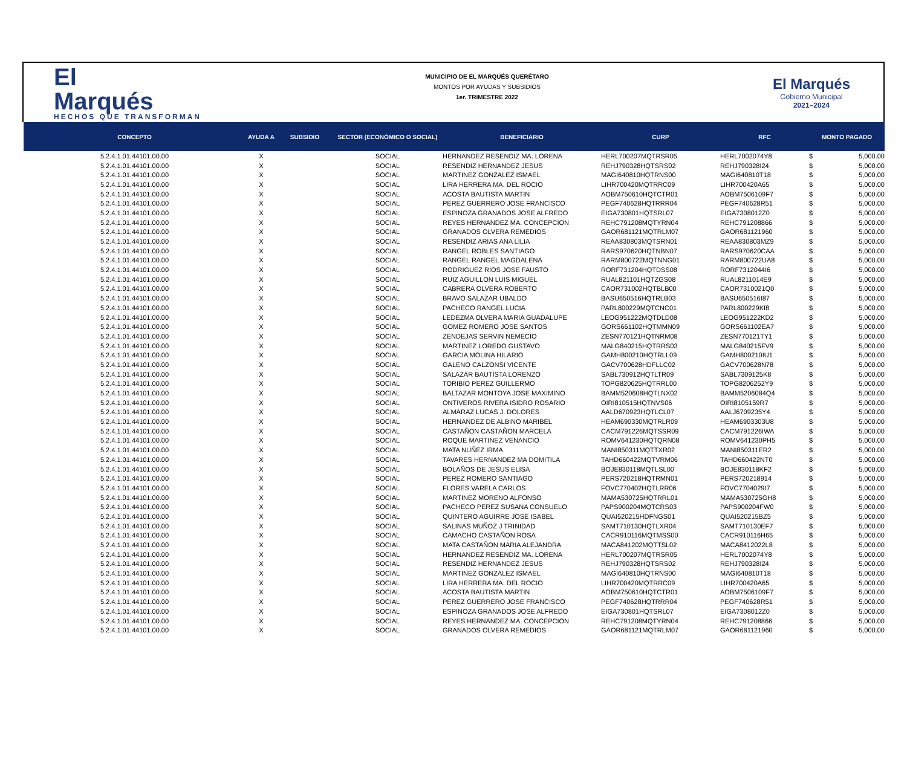El
Marqués
HECHOS QUE TRANSFORMAN
MUNICIPIO DE EL MARQUÉS QUERÉTARO
MONTOS POR AYUDAS Y SUBSIDIOS
1er. TRIMESTRE 2022
El Marqués
Gobierno Municipal
2021–2024
| CONCEPTO | AYUDA A | SUBSIDIO | SECTOR (ECONÓMICO O SOCIAL) | BENEFICIARIO | CURP | RFC | MONTO PAGADO | |
| --- | --- | --- | --- | --- | --- | --- | --- | --- |
| 5.2.4.1.01.44101.00.00 | X | | SOCIAL | HERNANDEZ RESENDIZ MA. LORENA | HERL700207MQTRSR05 | HERL7002074Y8 | $ | 5,000.00 |
| 5.2.4.1.01.44101.00.00 | X | | SOCIAL | RESENDIZ HERNANDEZ JESUS | REHJ790328HQTSRS02 | REHJ790328I24 | $ | 5,000.00 |
| 5.2.4.1.01.44101.00.00 | X | | SOCIAL | MARTINEZ GONZALEZ ISMAEL | MAGI640810HQTRNS00 | MAGI640810T18 | $ | 5,000.00 |
| 5.2.4.1.01.44101.00.00 | X | | SOCIAL | LIRA HERRERA MA. DEL ROCIO | LIHR700420MQTRRC09 | LIHR700420A65 | $ | 5,000.00 |
| 5.2.4.1.01.44101.00.00 | X | | SOCIAL | ACOSTA BAUTISTA MARTIN | AOBM750610HQTCTR01 | AOBM7506109F7 | $ | 5,000.00 |
| 5.2.4.1.01.44101.00.00 | X | | SOCIAL | PEREZ GUERRERO JOSE FRANCISCO | PEGF740628HQTRRR04 | PEGF740628R51 | $ | 5,000.00 |
| 5.2.4.1.01.44101.00.00 | X | | SOCIAL | ESPINOZA GRANADOS JOSE ALFREDO | EIGA730801HQTSRL07 | EIGA7308012Z0 | $ | 5,000.00 |
| 5.2.4.1.01.44101.00.00 | X | | SOCIAL | REYES HERNANDEZ MA. CONCEPCION | REHC791208MQTYRN04 | REHC791208866 | $ | 5,000.00 |
| 5.2.4.1.01.44101.00.00 | X | | SOCIAL | GRANADOS OLVERA REMEDIOS | GAOR681121MQTRLM07 | GAOR681121960 | $ | 5,000.00 |
| 5.2.4.1.01.44101.00.00 | X | | SOCIAL | RESENDIZ ARIAS ANA LILIA | REAA830803MQTSRN01 | REAA830803MZ9 | $ | 5,000.00 |
| 5.2.4.1.01.44101.00.00 | X | | SOCIAL | RANGEL ROBLES SANTIAGO | RARS970620HQTNBN07 | RARS970620CAA | $ | 5,000.00 |
| 5.2.4.1.01.44101.00.00 | X | | SOCIAL | RANGEL RANGEL MAGDALENA | RARM800722MQTNNG01 | RARM800722UA8 | $ | 5,000.00 |
| 5.2.4.1.01.44101.00.00 | X | | SOCIAL | RODRIGUEZ RIOS JOSE FAUSTO | RORF731204HQTDSS08 | RORF7312044I6 | $ | 5,000.00 |
| 5.2.4.1.01.44101.00.00 | X | | SOCIAL | RUIZ AGUILLON LUIS MIGUEL | RUAL821101HQTZGS08 | RUAL8211014E9 | $ | 5,000.00 |
| 5.2.4.1.01.44101.00.00 | X | | SOCIAL | CABRERA OLVERA ROBERTO | CAOR731002HQTBLB00 | CAOR7310021Q0 | $ | 5,000.00 |
| 5.2.4.1.01.44101.00.00 | X | | SOCIAL | BRAVO SALAZAR UBALDO | BASU650516HQTRLB03 | BASU650516I87 | $ | 5,000.00 |
| 5.2.4.1.01.44101.00.00 | X | | SOCIAL | PACHECO RANGEL LUCIA | PARL800229MQTCNC01 | PARL800229KI8 | $ | 5,000.00 |
| 5.2.4.1.01.44101.00.00 | X | | SOCIAL | LEDEZMA OLVERA MARIA GUADALUPE | LEOG951222MQTDLD08 | LEOG951222KD2 | $ | 5,000.00 |
| 5.2.4.1.01.44101.00.00 | X | | SOCIAL | GOMEZ ROMERO JOSE SANTOS | GORS661102HQTMMN09 | GORS661102EA7 | $ | 5,000.00 |
| 5.2.4.1.01.44101.00.00 | X | | SOCIAL | ZENDEJAS SERVIN NEMECIO | ZESN770121HQTNRM08 | ZESN770121TY1 | $ | 5,000.00 |
| 5.2.4.1.01.44101.00.00 | X | | SOCIAL | MARTINEZ LOREDO GUSTAVO | MALG840215HQTRRS03 | MALG840215FV9 | $ | 5,000.00 |
| 5.2.4.1.01.44101.00.00 | X | | SOCIAL | GARCIA MOLINA HILARIO | GAMH800210HQTRLL09 | GAMH800210IU1 | $ | 5,000.00 |
| 5.2.4.1.01.44101.00.00 | X | | SOCIAL | GALENO CALZONSI VICENTE | GACV700628HDFLLC02 | GACV700628N78 | $ | 5,000.00 |
| 5.2.4.1.01.44101.00.00 | X | | SOCIAL | SALAZAR BAUTISTA LORENZO | SABL730912HQTLTR09 | SABL7309125K8 | $ | 5,000.00 |
| 5.2.4.1.01.44101.00.00 | X | | SOCIAL | TORIBIO PEREZ GUILLERMO | TOPG820625HQTRRL00 | TOPG8206252Y9 | $ | 5,000.00 |
| 5.2.4.1.01.44101.00.00 | X | | SOCIAL | BALTAZAR MONTOYA JOSE MAXIMINO | BAMM520608HQTLNX02 | BAMM5206084Q4 | $ | 5,000.00 |
| 5.2.4.1.01.44101.00.00 | X | | SOCIAL | ONTIVEROS RIVERA ISIDRO ROSARIO | OIRI810515HQTNVS06 | OIRI8105159R7 | $ | 5,000.00 |
| 5.2.4.1.01.44101.00.00 | X | | SOCIAL | ALMARAZ LUCAS J. DOLORES | AALD670923HQTLCL07 | AALJ6709235Y4 | $ | 5,000.00 |
| 5.2.4.1.01.44101.00.00 | X | | SOCIAL | HERNANDEZ DE ALBINO MARIBEL | HEAM690330MQTRLR09 | HEAM6903303U8 | $ | 5,000.00 |
| 5.2.4.1.01.44101.00.00 | X | | SOCIAL | CASTAÑON CASTAÑON MARCELA | CACM791226MQTSSR09 | CACM791226IWA | $ | 5,000.00 |
| 5.2.4.1.01.44101.00.00 | X | | SOCIAL | ROQUE MARTINEZ VENANCIO | ROMV641230HQTQRN08 | ROMV641230PH5 | $ | 5,000.00 |
| 5.2.4.1.01.44101.00.00 | X | | SOCIAL | MATA NUÑEZ IRMA | MANI850311MQTTXR02 | MANI850311ER2 | $ | 5,000.00 |
| 5.2.4.1.01.44101.00.00 | X | | SOCIAL | TAVARES HERNANDEZ MA DOMITILA | TAHD660422MQTVRM06 | TAHD660422NT0 | $ | 5,000.00 |
| 5.2.4.1.01.44101.00.00 | X | | SOCIAL | BOLAÑOS DE JESUS ELISA | BOJE830118MQTLSL00 | BOJE830118KF2 | $ | 5,000.00 |
| 5.2.4.1.01.44101.00.00 | X | | SOCIAL | PEREZ ROMERO SANTIAGO | PERS720218HQTRMN01 | PERS720218914 | $ | 5,000.00 |
| 5.2.4.1.01.44101.00.00 | X | | SOCIAL | FLORES VARELA CARLOS | FOVC770402HQTLRR06 | FOVC7704029I7 | $ | 5,000.00 |
| 5.2.4.1.01.44101.00.00 | X | | SOCIAL | MARTINEZ MORENO ALFONSO | MAMA530725HQTRRL01 | MAMA530725GH8 | $ | 5,000.00 |
| 5.2.4.1.01.44101.00.00 | X | | SOCIAL | PACHECO PEREZ SUSANA CONSUELO | PAPS900204MQTCRS03 | PAPS900204FW0 | $ | 5,000.00 |
| 5.2.4.1.01.44101.00.00 | X | | SOCIAL | QUINTERO AGUIRRE JOSE ISABEL | QUAI520215HDFNGS01 | QUAI520215BZ5 | $ | 5,000.00 |
| 5.2.4.1.01.44101.00.00 | X | | SOCIAL | SALINAS MUÑOZ J TRINIDAD | SAMT710130HQTLXR04 | SAMT710130EF7 | $ | 5,000.00 |
| 5.2.4.1.01.44101.00.00 | X | | SOCIAL | CAMACHO CASTAÑON ROSA | CACR910116MQTMSS00 | CACR910116H65 | $ | 5,000.00 |
| 5.2.4.1.01.44101.00.00 | X | | SOCIAL | MATA CASTAÑON MARIA ALEJANDRA | MACA841202MQTTSL02 | MACA8412022L8 | $ | 5,000.00 |
| 5.2.4.1.01.44101.00.00 | X | | SOCIAL | HERNANDEZ RESENDIZ MA. LORENA | HERL700207MQTRSR05 | HERL7002074Y8 | $ | 5,000.00 |
| 5.2.4.1.01.44101.00.00 | X | | SOCIAL | RESENDIZ HERNANDEZ JESUS | REHJ790328HQTSRS02 | REHJ790328I24 | $ | 5,000.00 |
| 5.2.4.1.01.44101.00.00 | X | | SOCIAL | MARTINEZ GONZALEZ ISMAEL | MAGI640810HQTRNS00 | MAGI640810T18 | $ | 5,000.00 |
| 5.2.4.1.01.44101.00.00 | X | | SOCIAL | LIRA HERRERA MA. DEL ROCIO | LIHR700420MQTRRC09 | LIHR700420A65 | $ | 5,000.00 |
| 5.2.4.1.01.44101.00.00 | X | | SOCIAL | ACOSTA BAUTISTA MARTIN | AOBM750610HQTCTR01 | AOBM7506109F7 | $ | 5,000.00 |
| 5.2.4.1.01.44101.00.00 | X | | SOCIAL | PEREZ GUERRERO JOSE FRANCISCO | PEGF740628HQTRRR04 | PEGF740628R51 | $ | 5,000.00 |
| 5.2.4.1.01.44101.00.00 | X | | SOCIAL | ESPINOZA GRANADOS JOSE ALFREDO | EIGA730801HQTSRL07 | EIGA7308012Z0 | $ | 5,000.00 |
| 5.2.4.1.01.44101.00.00 | X | | SOCIAL | REYES HERNANDEZ MA. CONCEPCION | REHC791208MQTYRN04 | REHC791208866 | $ | 5,000.00 |
| 5.2.4.1.01.44101.00.00 | X | | SOCIAL | GRANADOS OLVERA REMEDIOS | GAOR681121MQTRLM07 | GAOR681121960 | $ | 5,000.00 |